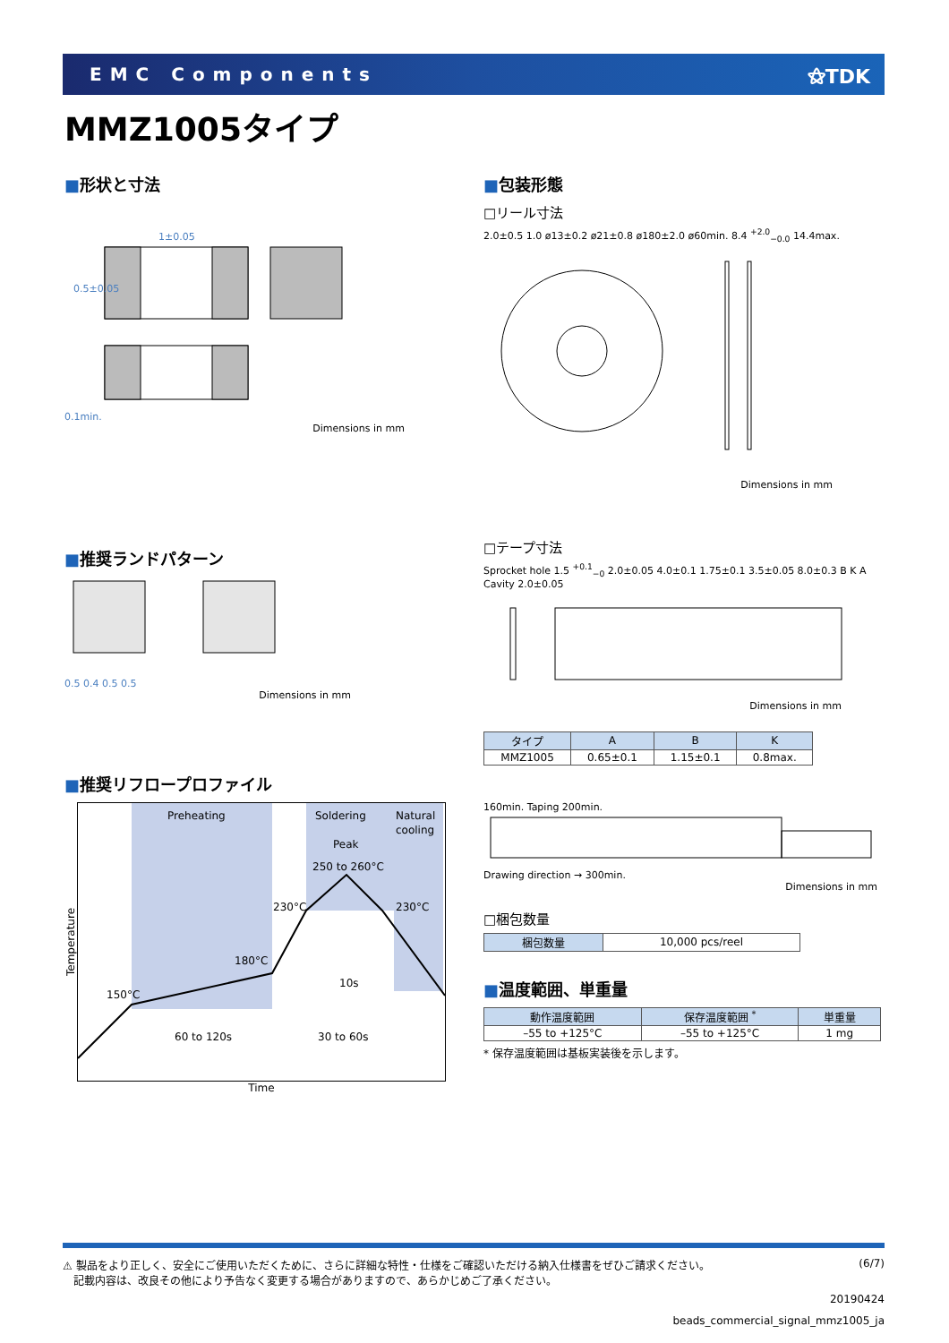EMC Components ⚝TDK
MMZ1005タイプ
■形状と寸法
1±0.05
0.5±0.05
0.1min.
Dimensions in mm
■包装形態
□リール寸法
2.0±0.5 1.0 ø13±0.2 ø21±0.8 ø180±2.0 ø60min. 8.4 <sup>+2.0</sup><sub>−0.0</sub> 14.4max.
Dimensions in mm
■推奨ランドパターン
0.5 0.4 0.5 0.5
Dimensions in mm
□テープ寸法
Sprocket hole 1.5 <sup>+0.1</sup><sub>−0</sub> 2.0±0.05 4.0±0.1 1.75±0.1 3.5±0.05 8.0±0.3 B K A Cavity 2.0±0.05
Dimensions in mm
| タイプ | A | B | K |
| --- | --- | --- | --- |
| MMZ1005 | 0.65±0.1 | 1.15±0.1 | 0.8max. |
160min. Taping 200min.
Drawing direction → 300min.
Dimensions in mm
□梱包数量
| 梱包数量 | 10,000 pcs/reel |
■温度範囲、単重量
| 動作温度範囲 | 保存温度範囲 <sup>*</sup> | 単重量 |
| --- | --- | --- |
| –55 to +125°C | –55 to +125°C | 1 mg |
* 保存温度範囲は基板実装後を示します。
■推奨リフロープロファイル
Temperature
Preheating
Soldering
Natural
cooling
Peak
250 to 260°C
230°C
230°C
180°C
150°C
10s
60 to 120s
30 to 60s
Time
⚠ 製品をより正しく、安全にご使用いただくために、さらに詳細な特性・仕様をご確認いただける納入仕様書をぜひご請求ください。
　記載内容は、改良その他により予告なく変更する場合がありますので、あらかじめご了承ください。
(6/7)
20190424
beads_commercial_signal_mmz1005_ja